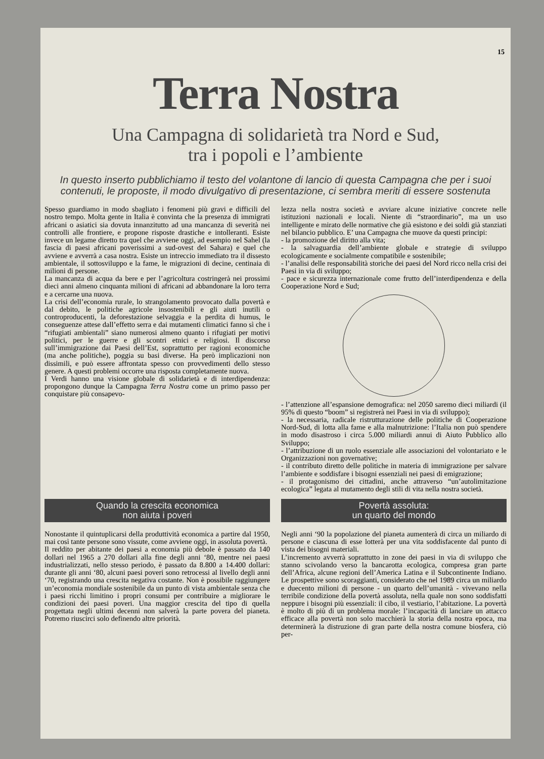15
Terra Nostra
Una Campagna di solidarietà tra Nord e Sud,
tra i popoli e l’ambiente
In questo inserto pubblichiamo il testo del volantone di lancio di questa Campagna che per i suoi contenuti, le proposte, il modo divulgativo di presentazione, ci sembra meriti di essere sostenuta
Spesso guardiamo in modo sbagliato i fenomeni più gravi e difficili del nostro tempo. Molta gente in Italia è convinta che la presenza di immigrati africani o asiatici sia dovuta innanzitutto ad una mancanza di severità nei controlli alle frontiere, e propone risposte drastiche e intolleranti. Esiste invece un legame diretto tra quel che avviene oggi, ad esempio nel Sahel (la fascia di paesi africani poverissimi a sud-ovest del Sahara) e quel che avviene e avverrà a casa nostra. Esiste un intreccio immediato tra il dissesto ambientale, il sottosviluppo e la fame, le migrazioni di decine, centinaia di milioni di persone.
La mancanza di acqua da bere e per l’agricoltura costringerà nei prossimi dieci anni almeno cinquanta milioni di africani ad abbandonare la loro terra e a cercarne una nuova.
La crisi dell’economia rurale, lo strangolamento provocato dalla povertà e dal debito, le politiche agricole insostenibili e gli aiuti inutili o controproducenti, la deforestazione selvaggia e la perdita di humus, le conseguenze attese dall’effetto serra e dai mutamenti climatici fanno sì che i “rifugiati ambientali” siano numerosi almeno quanto i rifugiati per motivi politici, per le guerre e gli scontri etnici e religiosi. Il discorso sull’immigrazione dai Paesi dell’Est, soprattutto per ragioni economiche (ma anche politiche), poggia su basi diverse. Ha però implicazioni non dissimili, e può essere affrontata spesso con provvedimenti dello stesso genere. A questi problemi occorre una risposta completamente nuova.
I Verdi hanno una visione globale di solidarietà e di interdipendenza: propongono dunque la Campagna Terra Nostra come un primo passo per conquistare più consapevo-
lezza nella nostra società e avviare alcune iniziative concrete nelle istituzioni nazionali e locali. Niente di “straordinario”, ma un uso intelligente e mirato delle normative che già esistono e dei soldi già stanziati nel bilancio pubblico. E’ una Campagna che muove da questi principi:
- la promozione del diritto alla vita;
- la salvaguardia dell’ambiente globale e strategie di sviluppo ecologicamente e socialmente compatibile e sostenibile;
- l’analisi delle responsabilità storiche dei paesi del Nord ricco nella crisi dei Paesi in via di sviluppo;
- pace e sicurezza internazionale come frutto dell’interdipendenza e della Cooperazione Nord e Sud;
- l’attenzione all’espansione demografica: nel 2050 saremo dieci miliardi (il 95% di questo “boom” si registrerà nei Paesi in via di sviluppo);
- la necessaria, radicale ristrutturazione delle politiche di Cooperazione Nord-Sud, di lotta alla fame e alla malnutrizione: l’Italia non può spendere in modo disastroso i circa 5.000 miliardi annui di Aiuto Pubblico allo Sviluppo;
- l’attribuzione di un ruolo essenziale alle associazioni del volontariato e le Organizzazioni non governative;
- il contributo diretto delle politiche in materia di immigrazione per salvare l’ambiente e soddisfare i bisogni essenziali nei paesi di emigrazione;
- il protagonismo dei cittadini, anche attraverso “un’autolimitazione ecologica” legata al mutamento degli stili di vita nella nostra società.
Quando la crescita economica
non aiuta i poveri
Nonostante il quintuplicarsi della produttività economica a partire dal 1950, mai così tante persone sono vissute, come avviene oggi, in assoluta povertà.
Il reddito per abitante dei paesi a economia più debole è passato da 140 dollari nel 1965 a 270 dollari alla fine degli anni ‘80, mentre nei paesi industrializzati, nello stesso periodo, è passato da 8.800 a 14.400 dollari: durante gli anni ‘80, alcuni paesi poveri sono retrocessi al livello degli anni ‘70, registrando una crescita negativa costante. Non è possibile raggiungere un’economia mondiale sostenibile da un punto di vista ambientale senza che i paesi ricchi limitino i propri consumi per contribuire a migliorare le condizioni dei paesi poveri. Una maggior crescita del tipo di quella progettata negli ultimi decenni non salverà la parte povera del pianeta. Potremo riuscirci solo definendo altre priorità.
Povertà assoluta:
un quarto del mondo
Negli anni ‘90 la popolazione del pianeta aumenterà di circa un miliardo di persone e ciascuna di esse lotterà per una vita soddisfacente dal punto di vista dei bisogni materiali.
L’incremento avverrà soprattutto in zone dei paesi in via di sviluppo che stanno scivolando verso la bancarotta ecologica, compresa gran parte dell’Africa, alcune regioni dell’America Latina e il Subcontinente Indiano. Le prospettive sono scoraggianti, considerato che nel 1989 circa un miliardo e duecento milioni di persone - un quarto dell’umanità - vivevano nella terribile condizione della povertà assoluta, nella quale non sono soddisfatti neppure i bisogni più essenziali: il cibo, il vestiario, l’abitazione. La povertà è molto di più di un problema morale: l’incapacità di lanciare un attacco efficace alla povertà non solo macchierà la storia della nostra epoca, ma determinerà la distruzione di gran parte della nostra comune biosfera, ciò per-